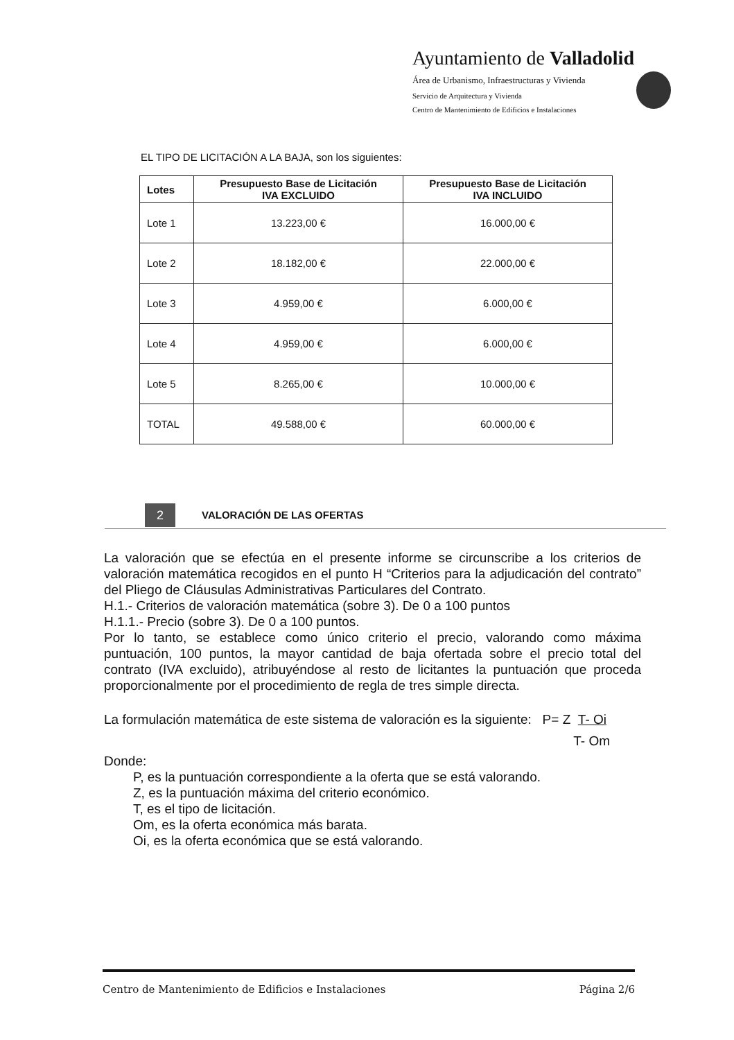Ayuntamiento de Valladolid
Área de Urbanismo, Infraestructuras y Vivienda
Servicio de Arquitectura y Vivienda
Centro de Mantenimiento de Edificios e Instalaciones
EL TIPO DE LICITACIÓN A LA BAJA, son los siguientes:
| Lotes | Presupuesto Base de Licitación IVA EXCLUIDO | Presupuesto Base de Licitación IVA INCLUIDO |
| --- | --- | --- |
| Lote 1 | 13.223,00 € | 16.000,00 € |
| Lote 2 | 18.182,00 € | 22.000,00 € |
| Lote 3 | 4.959,00 € | 6.000,00 € |
| Lote 4 | 4.959,00 € | 6.000,00 € |
| Lote 5 | 8.265,00 € | 10.000,00 € |
| TOTAL | 49.588,00 € | 60.000,00 € |
2 VALORACIÓN DE LAS OFERTAS
La valoración que se efectúa en el presente informe se circunscribe a los criterios de valoración matemática recogidos en el punto H “Criterios para la adjudicación del contrato” del Pliego de Cláusulas Administrativas Particulares del Contrato.
H.1.- Criterios de valoración matemática (sobre 3). De 0 a 100 puntos
H.1.1.- Precio (sobre 3). De 0 a 100 puntos.
Por lo tanto, se establece como único criterio el precio, valorando como máxima puntuación, 100 puntos, la mayor cantidad de baja ofertada sobre el precio total del contrato (IVA excluido), atribuyéndose al resto de licitantes la puntuación que proceda proporcionalmente por el procedimiento de regla de tres simple directa.
La formulación matemática de este sistema de valoración es la siguiente: P= Z T- Oi
T- Om
Donde:
P, es la puntuación correspondiente a la oferta que se está valorando.
Z, es la puntuación máxima del criterio económico.
T, es el tipo de licitación.
Om, es la oferta económica más barata.
Oi, es la oferta económica que se está valorando.
Centro de Mantenimiento de Edificios e Instalaciones Página 2/6